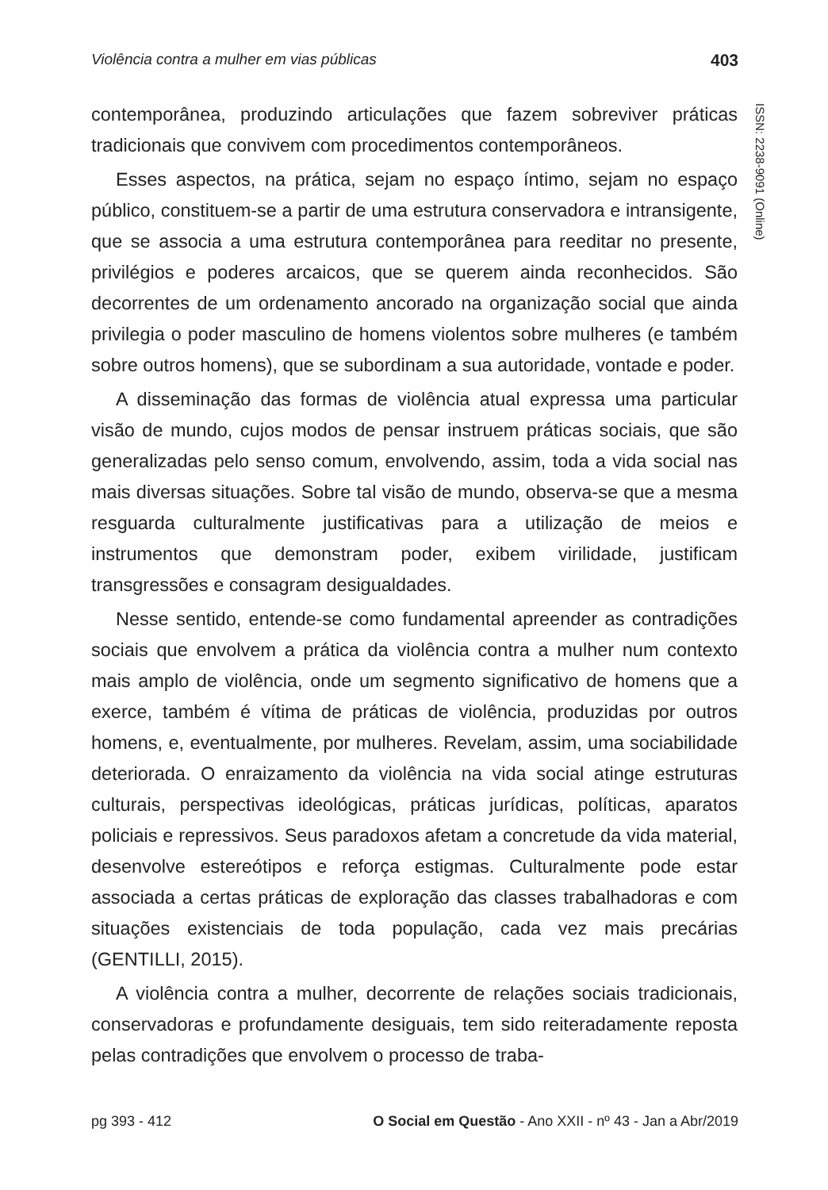Violência contra a mulher em vias públicas 403
ISSN: 2238-9091 (Online)
contemporânea, produzindo articulações que fazem sobreviver práticas tradicionais que convivem com procedimentos contemporâneos.
Esses aspectos, na prática, sejam no espaço íntimo, sejam no espaço público, constituem-se a partir de uma estrutura conservadora e intransigente, que se associa a uma estrutura contemporânea para reeditar no presente, privilégios e poderes arcaicos, que se querem ainda reconhecidos. São decorrentes de um ordenamento ancorado na organização social que ainda privilegia o poder masculino de homens violentos sobre mulheres (e também sobre outros homens), que se subordinam a sua autoridade, vontade e poder.
A disseminação das formas de violência atual expressa uma particular visão de mundo, cujos modos de pensar instruem práticas sociais, que são generalizadas pelo senso comum, envolvendo, assim, toda a vida social nas mais diversas situações. Sobre tal visão de mundo, observa-se que a mesma resguarda culturalmente justificativas para a utilização de meios e instrumentos que demonstram poder, exibem virilidade, justificam transgressões e consagram desigualdades.
Nesse sentido, entende-se como fundamental apreender as contradições sociais que envolvem a prática da violência contra a mulher num contexto mais amplo de violência, onde um segmento significativo de homens que a exerce, também é vítima de práticas de violência, produzidas por outros homens, e, eventualmente, por mulheres. Revelam, assim, uma sociabilidade deteriorada. O enraizamento da violência na vida social atinge estruturas culturais, perspectivas ideológicas, práticas jurídicas, políticas, aparatos policiais e repressivos. Seus paradoxos afetam a concretude da vida material, desenvolve estereótipos e reforça estigmas. Culturalmente pode estar associada a certas práticas de exploração das classes trabalhadoras e com situações existenciais de toda população, cada vez mais precárias (GENTILLI, 2015).
A violência contra a mulher, decorrente de relações sociais tradicionais, conservadoras e profundamente desiguais, tem sido reiteradamente reposta pelas contradições que envolvem o processo de traba-
pg 393 - 412 O Social em Questão - Ano XXII - nº 43 - Jan a Abr/2019